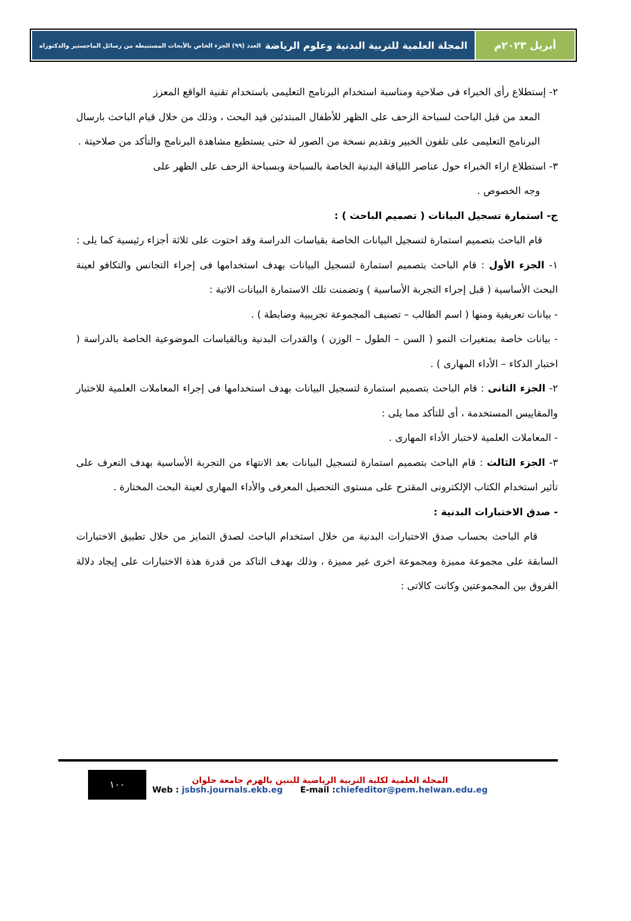أبريل ٢٠٢٣م المجلة العلمية للتربية البدنية وعلوم الرياضة العدد (٩٩) الجزء الخاص بالأبحاث المستنبطة من رسائل الماجستير والدكتوراه
٢- إستطلاع رأى الخبراء فى صلاحية ومناسبة استخدام البرنامج التعليمى باستخدام تقنية الواقع المعزز
المعد من قبل الباحث لسباحة الزحف على الظهر للأطفال المبتدئين قيد البحث ، وذلك من خلال قيام الباحث بارسال البرنامج التعليمى على تلفون الخبير وتقديم نسخة من الصور لة حتى يستطيع مشاهدة البرنامج والتأكد من صلاحيتة .
٣- استطلاع اراء الخبراء حول عناصر اللياقة البدنية الخاصة بالسباحة وبسباحة الزحف على الظهر على
وجه الخصوص .
ج- استمارة تسجيل البيانات ( تصميم الباحث ) :
قام الباحث بتصميم استمارة لتسجيل البيانات الخاصة بقياسات الدراسة وقد احتوت على ثلاثة أجزاء رئيسية كما يلى :
١- الجزء الأول : قام الباحث بتصميم استمارة لتسجيل البيانات بهدف استخدامها فى إجراء التجانس والتكافو لعينة البحث الأساسية ( قبل إجراء التجربة الأساسية ) وتضمنت تلك الاستمارة البيانات الاتية :
- بيانات تعريفية ومنها ( اسم الطالب – تصنيف المجموعة تجريبية وضابطة ) .
- بيانات خاصة بمتغيرات النمو ( السن – الطول – الوزن ) والقدرات البدنية وبالقياسات الموضوعية الخاصة بالدراسة ( اختبار الذكاء – الأداء المهارى ) .
٢- الجزء الثانى : قام الباحث بتصميم استمارة لتسجيل البيانات بهدف استخدامها فى إجراء المعاملات العلمية للاختبار والمقاييس المستخدمة ، أى للتأكد مما يلى :
- المعاملات العلمية لاختبار الأداء المهارى .
٣- الجزء الثالث : قام الباحث بتصميم استمارة لتسجيل البيانات بعد الانتهاء من التجربة الأساسية بهدف التعرف على تأثير استخدام الكتاب الإلكترونى المقترح على مستوى التحصيل المعرفى والأداء المهارى لعينة البحث المختارة .
- صدق الاختبارات البدنية :
قام الباحث بحساب صدق الاختبارات البدنية من خلال استخدام الباحث لصدق التمايز من خلال تطبيق الاختبارات السابقة على مجموعة مميزة ومجموعة اخرى غير مميزة ، وذلك بهدف التاكد من قدرة هذة الاختبارات على إيجاد دلالة الفروق بين المجموعتين وكانت كالاتى :
١٠٠
المجلة العلمية لكلية التربية الرياضية للبنين بالهرم جامعة حلوان
Web : jsbsh.journals.ekb.eg E-mail :chiefeditor@pem.helwan.edu.eg